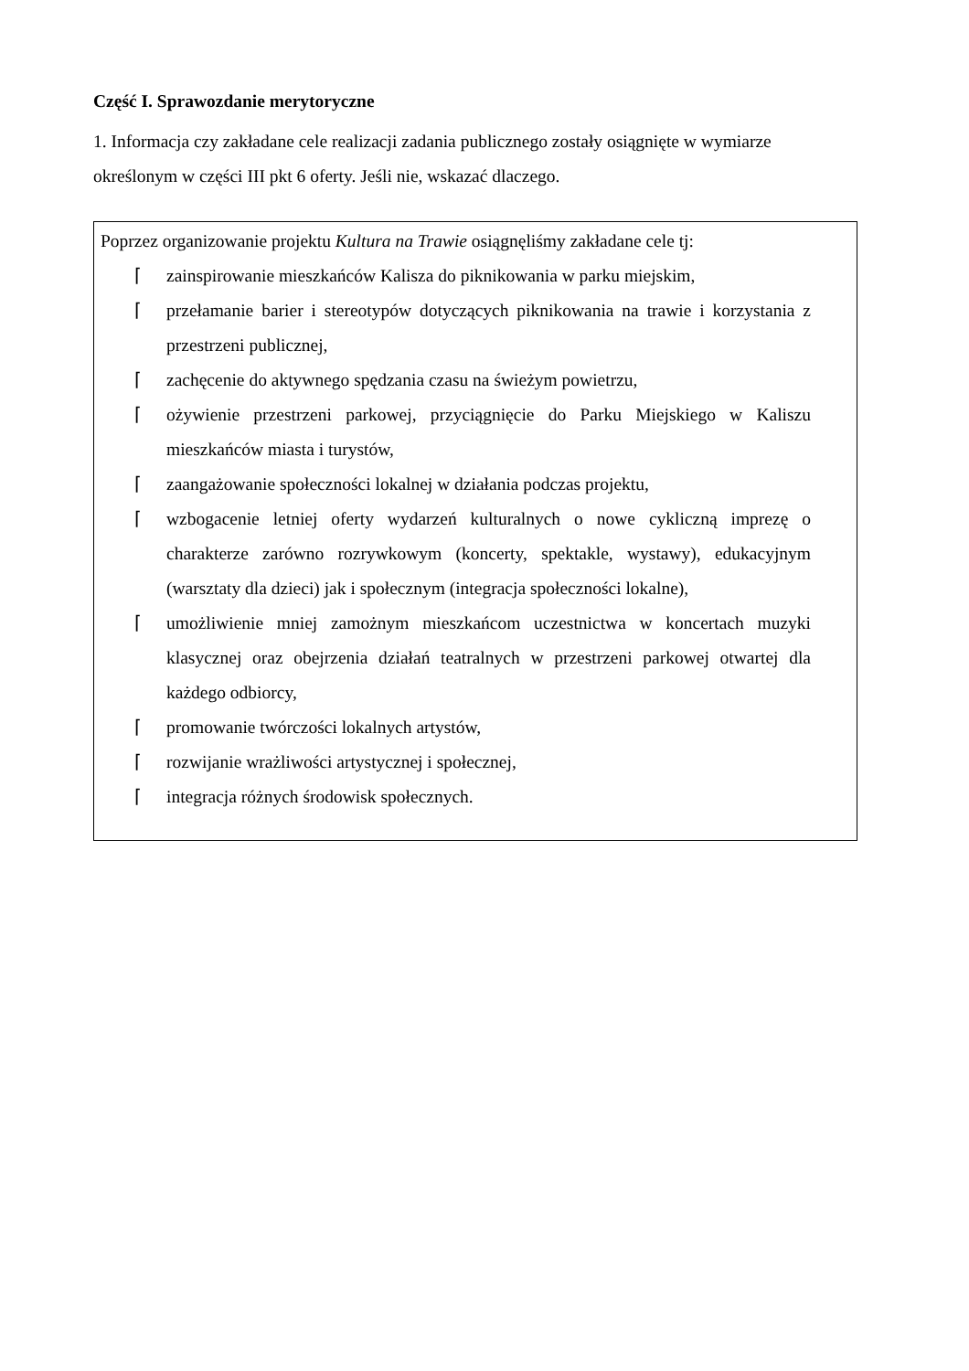Część I. Sprawozdanie merytoryczne
1. Informacja czy zakładane cele realizacji zadania publicznego zostały osiągnięte w wymiarze określonym w części III pkt 6 oferty. Jeśli nie, wskazać dlaczego.
Poprzez organizowanie projektu Kultura na Trawie osiągnęliśmy zakładane cele tj:
⌈ zainspirowanie mieszkańców Kalisza do piknikowania w parku miejskim,
⌈ przełamanie barier i stereotypów dotyczących piknikowania na trawie i korzystania z przestrzeni publicznej,
⌈ zachęcenie do aktywnego spędzania czasu na świeżym powietrzu,
⌈ ożywienie przestrzeni parkowej, przyciągnięcie do Parku Miejskiego w Kaliszu mieszkańców miasta i turystów,
⌈ zaangażowanie społeczności lokalnej w działania podczas projektu,
⌈ wzbogacenie letniej oferty wydarzeń kulturalnych o nowe cykliczną imprezę o charakterze zarówno rozrywkowym (koncerty, spektakle, wystawy), edukacyjnym (warsztaty dla dzieci) jak i społecznym (integracja społeczności lokalne),
⌈ umożliwienie mniej zamożnym mieszkańcom uczestnictwa w koncertach muzyki klasycznej oraz obejrzenia działań teatralnych w przestrzeni parkowej otwartej dla każdego odbiorcy,
⌈ promowanie twórczości lokalnych artystów,
⌈ rozwijanie wrażliwości artystycznej i społecznej,
⌈ integracja różnych środowisk społecznych.